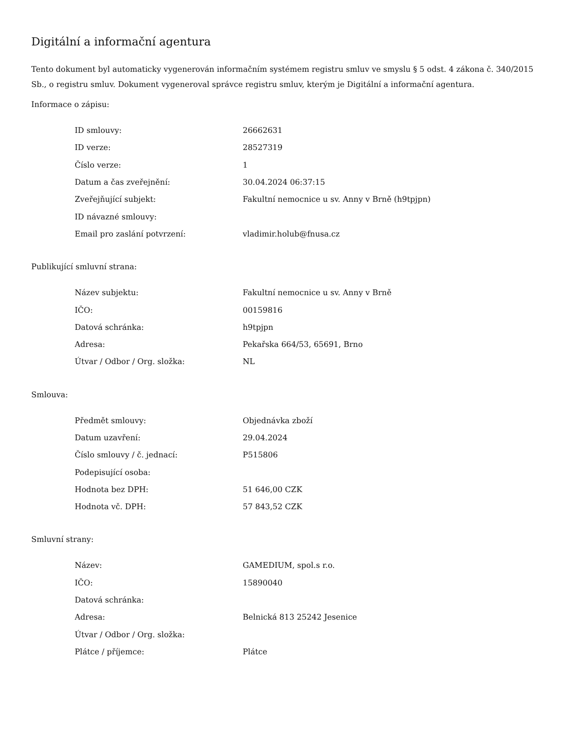Digitální a informační agentura
Tento dokument byl automaticky vygenerován informačním systémem registru smluv ve smyslu § 5 odst. 4 zákona č. 340/2015 Sb., o registru smluv. Dokument vygeneroval správce registru smluv, kterým je Digitální a informační agentura.
Informace o zápisu:
| ID smlouvy: | 26662631 |
| ID verze: | 28527319 |
| Číslo verze: | 1 |
| Datum a čas zveřejnění: | 30.04.2024 06:37:15 |
| Zveřejňující subjekt: | Fakultní nemocnice u sv. Anny v Brně (h9tpjpn) |
| ID návazné smlouvy: | |
| Email pro zaslání potvrzení: | vladimir.holub@fnusa.cz |
Publikující smluvní strana:
| Název subjektu: | Fakultní nemocnice u sv. Anny v Brně |
| IČO: | 00159816 |
| Datová schránka: | h9tpjpn |
| Adresa: | Pekařska 664/53, 65691, Brno |
| Útvar / Odbor / Org. složka: | NL |
Smlouva:
| Předmět smlouvy: | Objednávka zboží |
| Datum uzavření: | 29.04.2024 |
| Číslo smlouvy / č. jednací: | P515806 |
| Podepisující osoba: | |
| Hodnota bez DPH: | 51 646,00 CZK |
| Hodnota vč. DPH: | 57 843,52 CZK |
Smluvní strany:
| Název: | GAMEDIUM, spol.s r.o. |
| IČO: | 15890040 |
| Datová schránka: | |
| Adresa: | Belnická 813 25242 Jesenice |
| Útvar / Odbor / Org. složka: | |
| Plátce / příjemce: | Plátce |